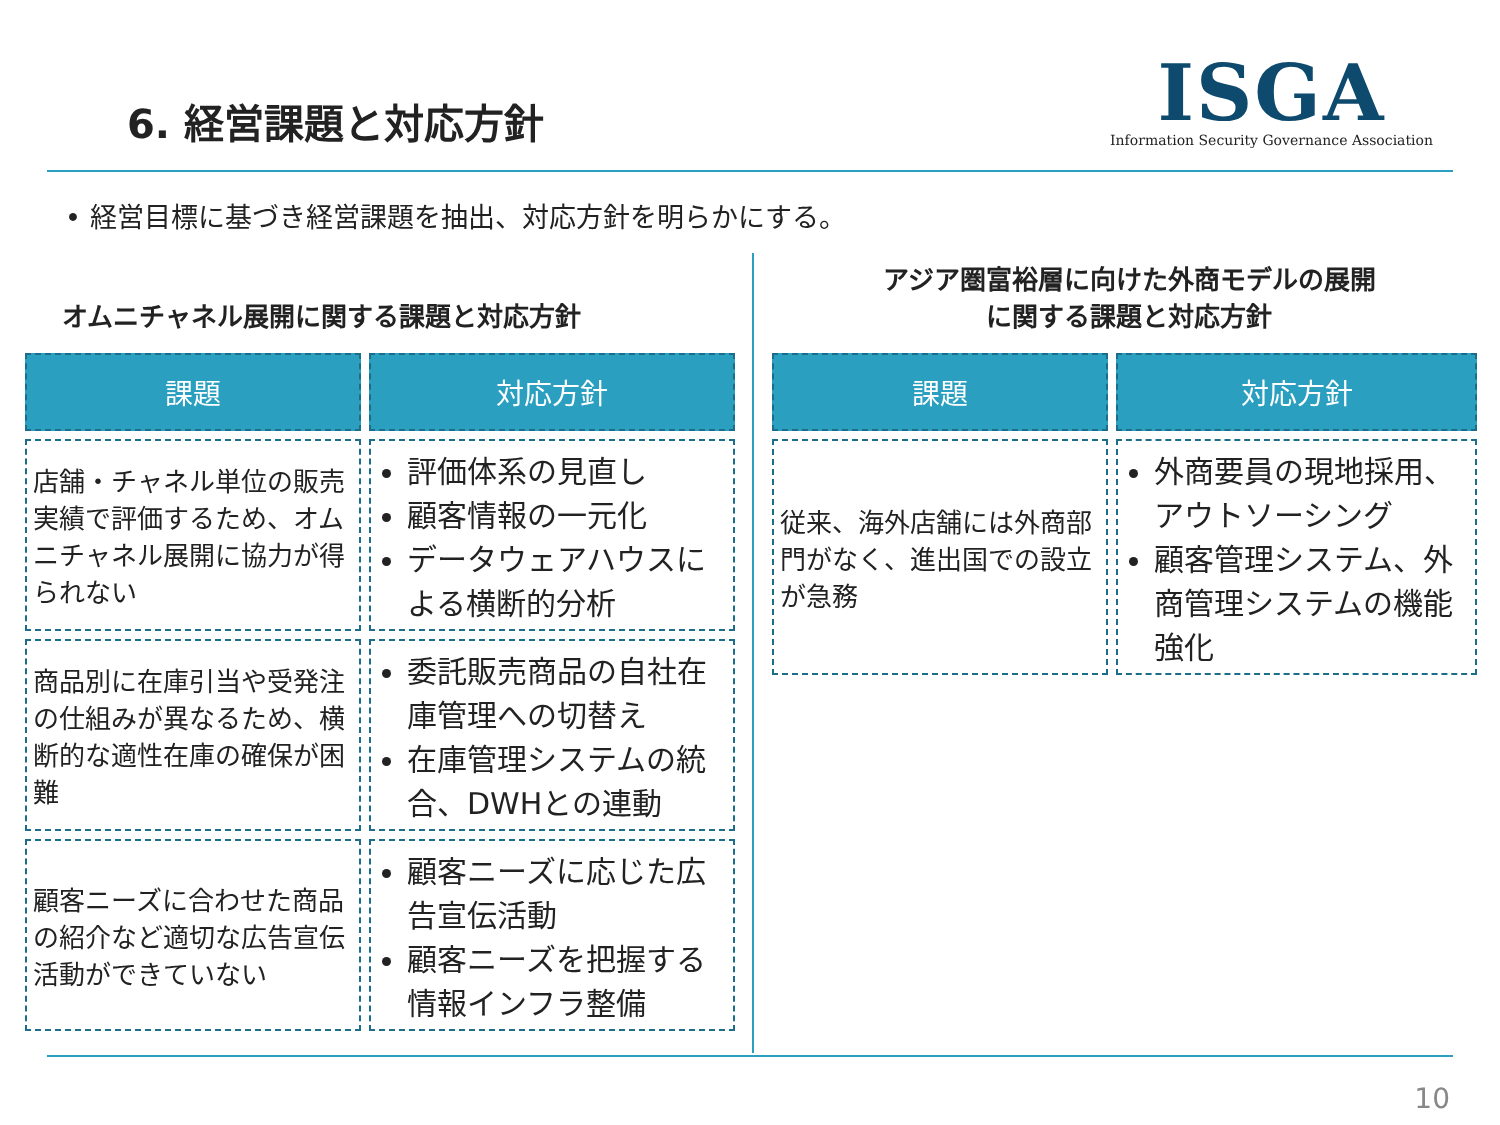6. 経営課題と対応方針
ISGA
Information Security Governance Association
• 経営目標に基づき経営課題を抽出、対応方針を明らかにする。
オムニチャネル展開に関する課題と対応方針
| 課題 | 対応方針 |
| --- | --- |
| 店舗・チャネル単位の販売実績で評価するため、オムニチャネル展開に協力が得られない | 評価体系の見直し 顧客情報の一元化 データウェアハウスによる横断的分析 |
| 商品別に在庫引当や受発注の仕組みが異なるため、横断的な適性在庫の確保が困難 | 委託販売商品の自社在庫管理への切替え 在庫管理システムの統合、DWHとの連動 |
| 顧客ニーズに合わせた商品の紹介など適切な広告宣伝活動ができていない | 顧客ニーズに応じた広告宣伝活動 顧客ニーズを把握する情報インフラ整備 |
アジア圏富裕層に向けた外商モデルの展開
に関する課題と対応方針
| 課題 | 対応方針 |
| --- | --- |
| 従来、海外店舗には外商部門がなく、進出国での設立が急務 | 外商要員の現地採用、アウトソーシング 顧客管理システム、外商管理システムの機能強化 |
10